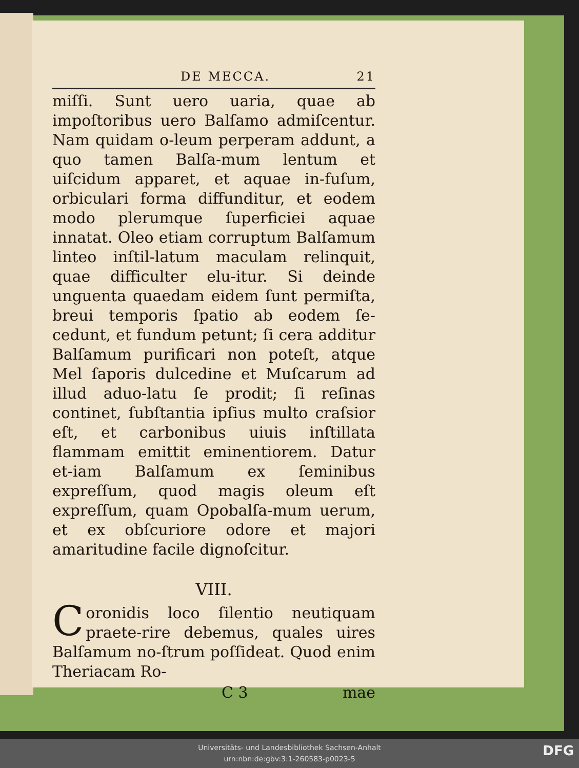DE MECCA. 21
miſſi. Sunt uero uaria, quae ab impoſtoribus uero Balſamo admiſcentur. Nam quidam o-leum perperam addunt, a quo tamen Balſa-mum lentum et uiſcidum apparet, et aquae in-fuſum, orbiculari forma diffunditur, et eodem modo plerumque ſuperficiei aquae innatat. Oleo etiam corruptum Balſamum linteo inſtil-latum maculam relinquit, quae difficulter elu-itur. Si deinde unguenta quaedam eidem ſunt permiſta, breui temporis ſpatio ab eodem ſe-cedunt, et fundum petunt; ſi cera additur Balſamum purificari non poteſt, atque Mel ſaporis dulcedine et Muſcarum ad illud aduo-latu ſe prodit; ſi reſinas continet, ſubſtantia ipſius multo craſsior eſt, et carbonibus uiuis inſtillata flammam emittit eminentiorem. Datur et-iam Balſamum ex ſeminibus expreſſum, quod magis oleum eſt expreſſum, quam Opobalſa-mum uerum, et ex obſcuriore odore et majori amaritudine facile dignoſcitur.
VIII.
Coronidis loco ſilentio neutiquam praete-rire debemus, quales uires Balſamum no-ſtrum poſſideat. Quod enim Theriacam Ro-
C 3 mae
Universitäts- und Landesbibliothek Sachsen-Anhalt
urn:nbn:de:gbv:3:1-260583-p0023-5
DFG